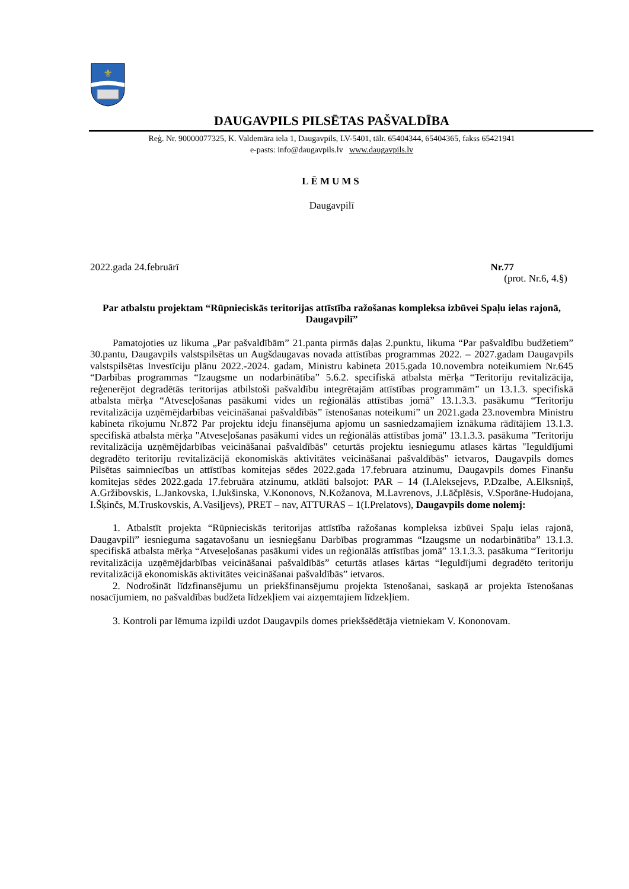⚜
DAUGAVPILS PILSĒTAS PAŠVALDĪBA
Reģ. Nr. 90000077325, K. Valdemāra iela 1, Daugavpils, LV-5401, tālr. 65404344, 65404365, fakss 65421941
e-pasts: info@daugavpils.lv www.daugavpils.lv
LĒMUMS
Daugavpilī
2022.gada 24.februārī Nr.77
(prot. Nr.6, 4.§)
Par atbalstu projektam “Rūpnieciskās teritorijas attīstība ražošanas kompleksa izbūvei Spaļu ielas rajonā, Daugavpilī”
Pamatojoties uz likuma „Par pašvaldībām” 21.panta pirmās daļas 2.punktu, likuma “Par pašvaldību budžetiem” 30.pantu, Daugavpils valstspilsētas un Augšdaugavas novada attīstības programmas 2022. – 2027.gadam Daugavpils valstspilsētas Investīciju plānu 2022.-2024. gadam, Ministru kabineta 2015.gada 10.novembra noteikumiem Nr.645 “Darbības programmas “Izaugsme un nodarbinātība” 5.6.2. specifiskā atbalsta mērķa “Teritoriju revitalizācija, reģenerējot degradētās teritorijas atbilstoši pašvaldību integrētajām attīstības programmām” un 13.1.3. specifiskā atbalsta mērķa “Atveseļošanas pasākumi vides un reģionālās attīstības jomā” 13.1.3.3. pasākumu “Teritoriju revitalizācija uzņēmējdarbības veicināšanai pašvaldībās” īstenošanas noteikumi” un 2021.gada 23.novembra Ministru kabineta rīkojumu Nr.872 Par projektu ideju finansējuma apjomu un sasniedzamajiem iznākuma rādītājiem 13.1.3. specifiskā atbalsta mērķa "Atveseļošanas pasākumi vides un reģionālās attīstības jomā" 13.1.3.3. pasākuma "Teritoriju revitalizācija uzņēmējdarbības veicināšanai pašvaldībās" ceturtās projektu iesniegumu atlases kārtas "Ieguldījumi degradēto teritoriju revitalizācijā ekonomiskās aktivitātes veicināšanai pašvaldībās" ietvaros, Daugavpils domes Pilsētas saimniecības un attīstības komitejas sēdes 2022.gada 17.februara atzinumu, Daugavpils domes Finanšu komitejas sēdes 2022.gada 17.februāra atzinumu, atklāti balsojot: PAR – 14 (I.Aleksejevs, P.Dzalbe, A.Elksniņš, A.Gržibovskis, L.Jankovska, I.Jukšinska, V.Kononovs, N.Kožanova, M.Lavrenovs, J.Lāčplēsis, V.Sporāne-Hudojana, I.Šķinčs, M.Truskovskis, A.Vasiļjevs), PRET – nav, ATTURAS – 1(I.Prelatovs), Daugavpils dome nolemj:
1. Atbalstīt projekta “Rūpnieciskās teritorijas attīstība ražošanas kompleksa izbūvei Spaļu ielas rajonā, Daugavpilī” iesnieguma sagatavošanu un iesniegšanu Darbības programmas “Izaugsme un nodarbinātība” 13.1.3. specifiskā atbalsta mērķa “Atveseļošanas pasākumi vides un reģionālās attīstības jomā” 13.1.3.3. pasākuma “Teritoriju revitalizācija uzņēmējdarbības veicināšanai pašvaldībās” ceturtās atlases kārtas “Ieguldījumi degradēto teritoriju revitalizācijā ekonomiskās aktivitātes veicināšanai pašvaldībās” ietvaros.
2. Nodrošināt līdzfinansējumu un priekšfinansējumu projekta īstenošanai, saskaņā ar projekta īstenošanas nosacījumiem, no pašvaldības budžeta līdzekļiem vai aizņemtajiem līdzekļiem.
3. Kontroli par lēmuma izpildi uzdot Daugavpils domes priekšsēdētāja vietniekam V. Kononovam.